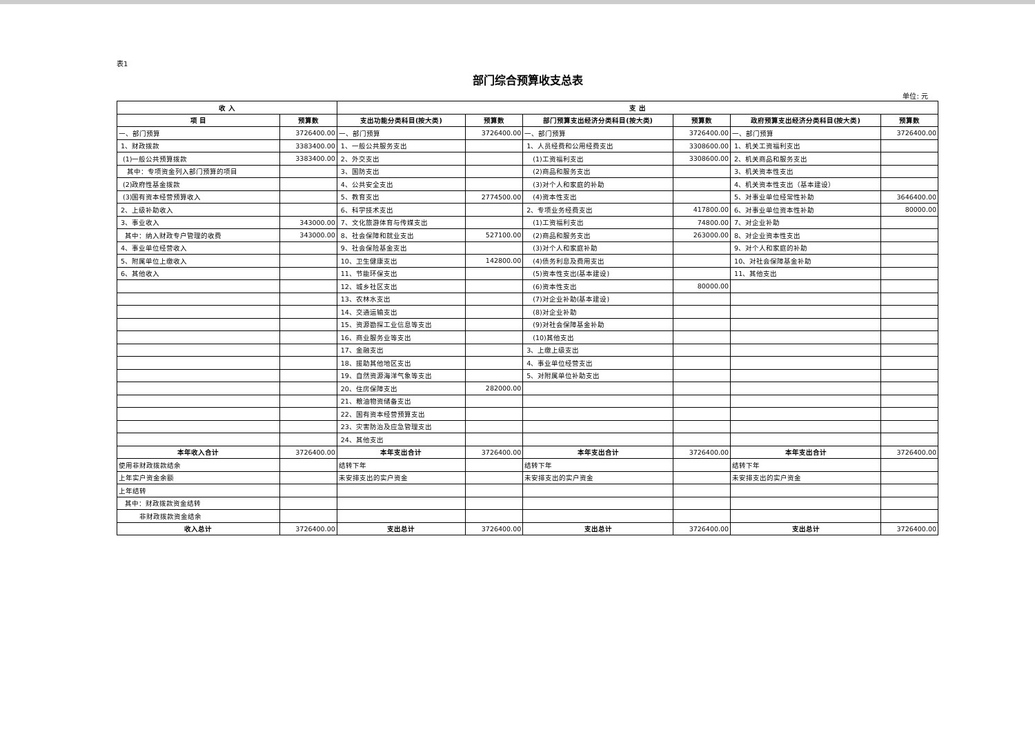表1
部门综合预算收支总表
单位: 元
| 收 入 | | 支 出 | | | | | |
| --- | --- | --- | --- | --- | --- | --- | --- |
| 项 目 | 预算数 | 支出功能分类科目(按大类) | 预算数 | 部门预算支出经济分类科目(按大类) | 预算数 | 政府预算支出经济分类科目(按大类) | 预算数 |
| 一、部门预算 | 3726400.00 | 一、部门预算 | 3726400.00 | 一、部门预算 | 3726400.00 | 一、部门预算 | 3726400.00 |
| 1、财政拨款 | 3383400.00 | 1、一般公共服务支出 | | 1、人员经费和公用经费支出 | 3308600.00 | 1、机关工资福利支出 | |
| (1)一般公共预算拨款 | 3383400.00 | 2、外交支出 | | (1)工资福利支出 | 3308600.00 | 2、机关商品和服务支出 | |
| 其中：专项资金列入部门预算的项目 | | 3、国防支出 | | (2)商品和服务支出 | | 3、机关资本性支出 | |
| (2)政府性基金拨款 | | 4、公共安全支出 | | (3)对个人和家庭的补助 | | 4、机关资本性支出（基本建设） | |
| (3)国有资本经营预算收入 | | 5、教育支出 | 2774500.00 | (4)资本性支出 | | 5、对事业单位经常性补助 | 3646400.00 |
| 2、上级补助收入 | | 6、科学技术支出 | | 2、专项业务经费支出 | 417800.00 | 6、对事业单位资本性补助 | 80000.00 |
| 3、事业收入 | 343000.00 | 7、文化旅游体育与传媒支出 | | (1)工资福利支出 | 74800.00 | 7、对企业补助 | |
| 其中：纳入财政专户管理的收费 | 343000.00 | 8、社会保障和就业支出 | 527100.00 | (2)商品和服务支出 | 263000.00 | 8、对企业资本性支出 | |
| 4、事业单位经营收入 | | 9、社会保险基金支出 | | (3)对个人和家庭补助 | | 9、对个人和家庭的补助 | |
| 5、附属单位上缴收入 | | 10、卫生健康支出 | 142800.00 | (4)债务利息及费用支出 | | 10、对社会保障基金补助 | |
| 6、其他收入 | | 11、节能环保支出 | | (5)资本性支出(基本建设) | | 11、其他支出 | |
| | | 12、城乡社区支出 | | (6)资本性支出 | 80000.00 | | |
| | | 13、农林水支出 | | (7)对企业补助(基本建设) | | | |
| | | 14、交通运输支出 | | (8)对企业补助 | | | |
| | | 15、资源勘探工业信息等支出 | | (9)对社会保障基金补助 | | | |
| | | 16、商业服务业等支出 | | (10)其他支出 | | | |
| | | 17、金融支出 | | 3、上缴上级支出 | | | |
| | | 18、援助其他地区支出 | | 4、事业单位经营支出 | | | |
| | | 19、自然资源海洋气象等支出 | | 5、对附属单位补助支出 | | | |
| | | 20、住房保障支出 | 282000.00 | | | | |
| | | 21、粮油物资储备支出 | | | | | |
| | | 22、国有资本经营预算支出 | | | | | |
| | | 23、灾害防治及应急管理支出 | | | | | |
| | | 24、其他支出 | | | | | |
| 本年收入合计 | 3726400.00 | 本年支出合计 | 3726400.00 | 本年支出合计 | 3726400.00 | 本年支出合计 | 3726400.00 |
| 使用非财政拨款结余 | | 结转下年 | | 结转下年 | | 结转下年 | |
| 上年实户资金余额 | | 未安排支出的实户资金 | | 未安排支出的实户资金 | | 未安排支出的实户资金 | |
| 上年结转 | | | | | | | |
| 其中：财政拨款资金结转 | | | | | | | |
| 非财政拨款资金结余 | | | | | | | |
| 收入总计 | 3726400.00 | 支出总计 | 3726400.00 | 支出总计 | 3726400.00 | 支出总计 | 3726400.00 |